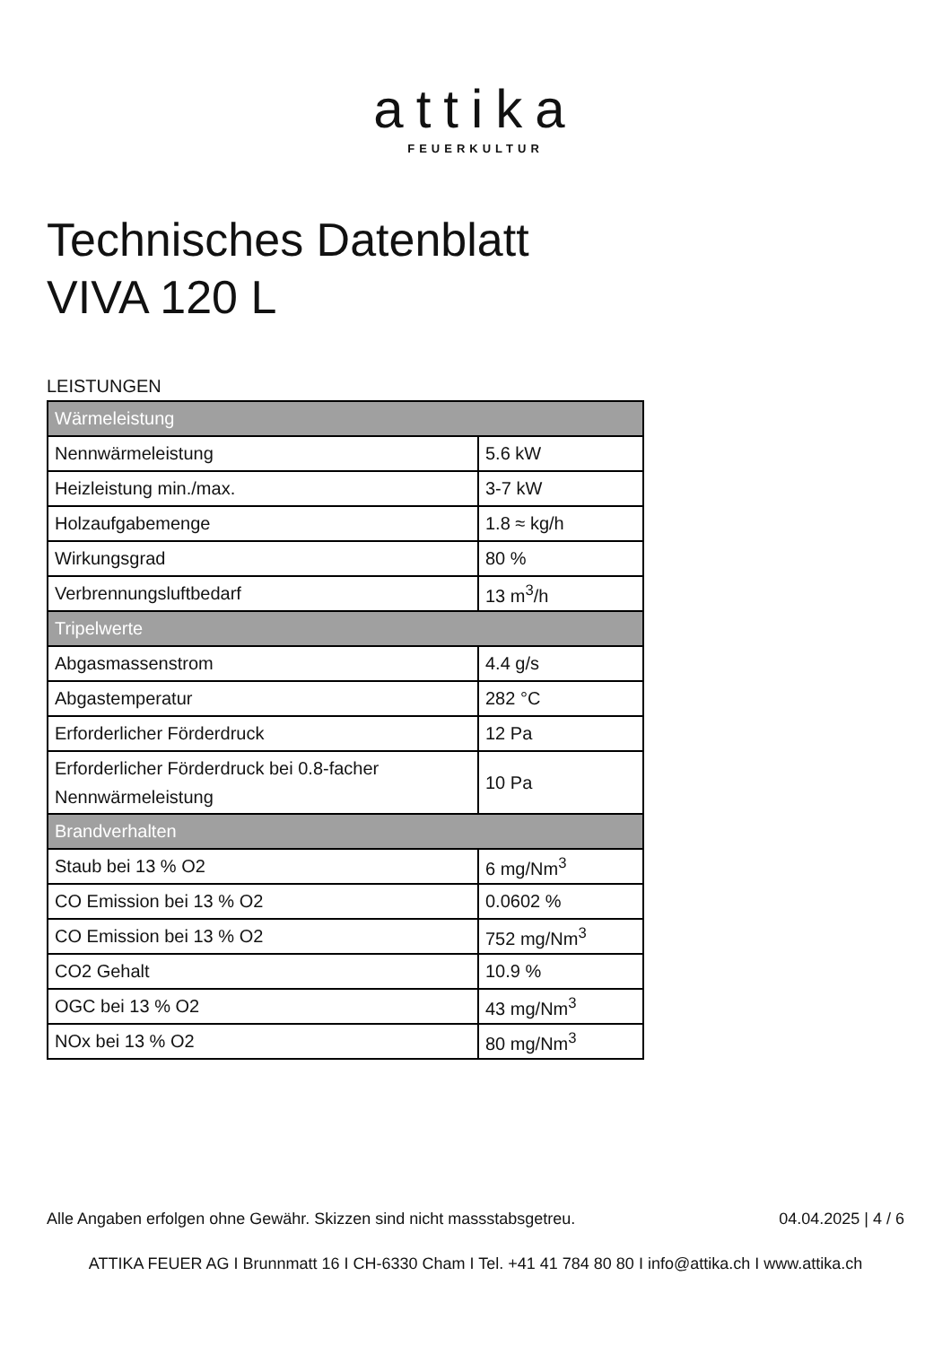attika
FEUERKULTUR
Technisches Datenblatt
VIVA 120 L
LEISTUNGEN
| Wärmeleistung | |
| --- | --- |
| Nennwärmeleistung | 5.6 kW |
| Heizleistung min./max. | 3-7 kW |
| Holzaufgabemenge | 1.8 ≈ kg/h |
| Wirkungsgrad | 80 % |
| Verbrennungsluftbedarf | 13 m<sup>3</sup>/h |
| Tripelwerte | |
| Abgasmassenstrom | 4.4 g/s |
| Abgastemperatur | 282 °C |
| Erforderlicher Förderdruck | 12 Pa |
| Erforderlicher Förderdruck bei 0.8-facher Nennwärmeleistung | 10 Pa |
| Brandverhalten | |
| Staub bei 13 % O2 | 6 mg/Nm<sup>3</sup> |
| CO Emission bei 13 % O2 | 0.0602 % |
| CO Emission bei 13 % O2 | 752 mg/Nm<sup>3</sup> |
| CO2 Gehalt | 10.9 % |
| OGC bei 13 % O2 | 43 mg/Nm<sup>3</sup> |
| NOx bei 13 % O2 | 80 mg/Nm<sup>3</sup> |
Alle Angaben erfolgen ohne Gewähr. Skizzen sind nicht massstabsgetreu. 04.04.2025 | 4 / 6
ATTIKA FEUER AG I Brunnmatt 16 I CH-6330 Cham I Tel. +41 41 784 80 80 I info@attika.ch I www.attika.ch